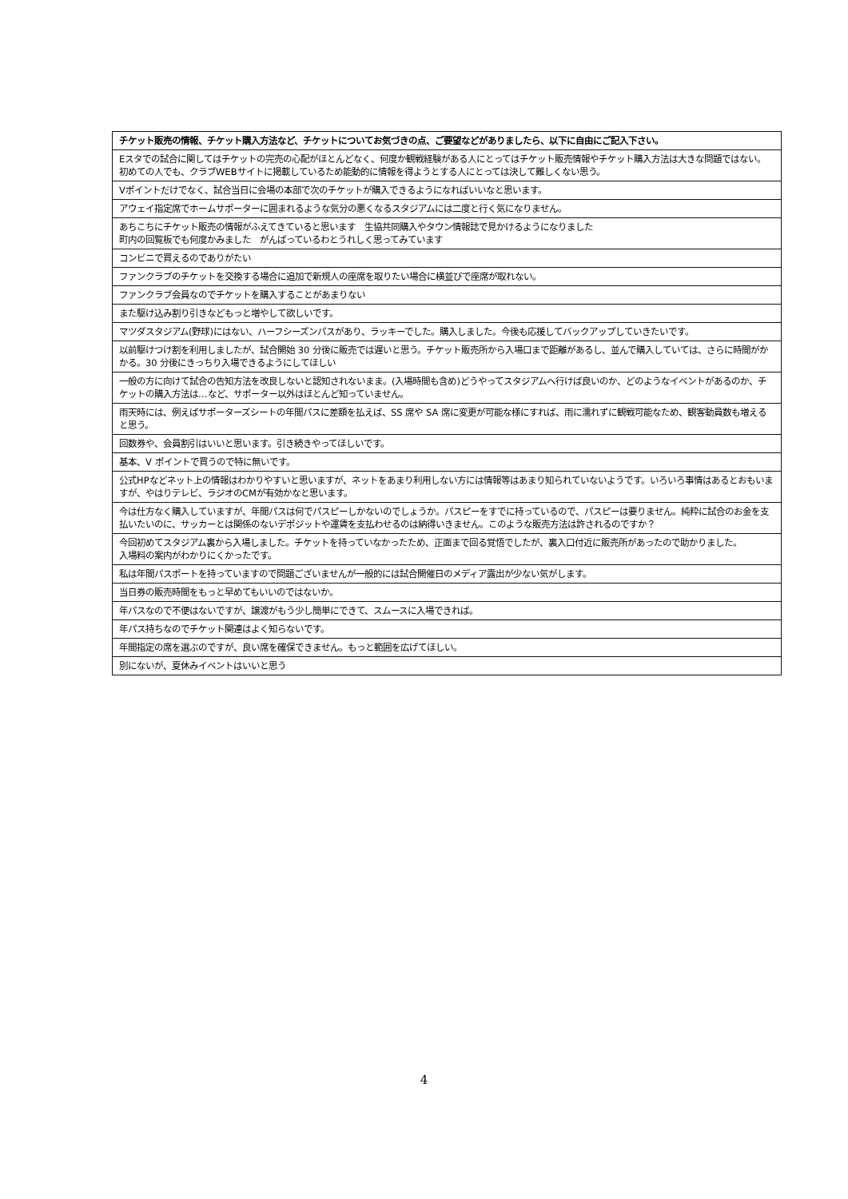| チケット販売の情報、チケット購入方法など、チケットについてお気づきの点、ご要望などがありましたら、以下に自由にご記入下さい。 |
| --- |
| Eスタでの試合に関してはチケットの完売の心配がほとんどなく、何度か観戦経験がある人にとってはチケット販売情報やチケット購入方法は大きな問題ではない。 初めての人でも、クラブWEBサイトに掲載しているため能動的に情報を得ようとする人にとっては決して難しくない思う。 |
| Vポイントだけでなく、試合当日に会場の本部で次のチケットが購入できるようになればいいなと思います。 |
| アウェイ指定席でホームサポーターに囲まれるような気分の悪くなるスタジアムには二度と行く気になりません。 |
| あちこちにチケット販売の情報がふえてきていると思います 生協共同購入やタウン情報誌で見かけるようになりました 町内の回覧板でも何度かみました がんばっているわとうれしく思ってみています |
| コンビニで買えるのでありがたい |
| ファンクラブのチケットを交換する場合に追加で新規人の座席を取りたい場合に横並びで座席が取れない。 |
| ファンクラブ会員なのでチケットを購入することがあまりない |
| また駆け込み割り引きなどもっと増やして欲しいです。 |
| マツダスタジアム(野球)にはない、ハーフシーズンパスがあり、ラッキーでした。購入しました。今後も応援してバックアップしていきたいです。 |
| 以前駆けつけ割を利用しましたが、試合開始 30 分後に販売では遅いと思う。チケット販売所から入場口まで距離があるし、並んで購入していては、さらに時間がかかる。30 分後にきっちり入場できるようにしてほしい |
| 一般の方に向けて試合の告知方法を改良しないと認知されないまま。(入場時間も含め)どうやってスタジアムへ行けば良いのか、どのようなイベントがあるのか、チケットの購入方法は…など、サポーター以外はほとんど知っていません。 |
| 雨天時には、例えばサポーターズシートの年間パスに差額を払えば、SS 席や SA 席に変更が可能な様にすれば、雨に濡れずに観戦可能なため、観客動員数も増えると思う。 |
| 回数券や、会員割引はいいと思います。引き続きやってほしいです。 |
| 基本、V ポイントで買うので特に無いです。 |
| 公式HPなどネット上の情報はわかりやすいと思いますが、ネットをあまり利用しない方には情報等はあまり知られていないようです。いろいろ事情はあるとおもいますが、やはりテレビ、ラジオのCMが有効かなと思います。 |
| 今は仕方なく購入していますが、年間パスは何でパスピーしかないのでしょうか。パスピーをすでに持っているので、パスピーは要りません。純粋に試合のお金を支払いたいのに、サッカーとは関係のないデポジットや運賃を支払わせるのは納得いきません。このような販売方法は許されるのですか？ |
| 今回初めてスタジアム裏から入場しました。チケットを持っていなかったため、正面まで回る覚悟でしたが、裏入口付近に販売所があったので助かりました。 入場料の案内がわかりにくかったです。 |
| 私は年間パスポートを持っていますので問題ございませんが一般的には試合開催日のメディア露出が少ない気がします。 |
| 当日券の販売時間をもっと早めてもいいのではないか。 |
| 年パスなので不便はないですが、譲渡がもう少し簡単にできて、スムースに入場できれば。 |
| 年パス持ちなのでチケット関連はよく知らないです。 |
| 年間指定の席を選ぶのですが、良い席を確保できません。もっと範囲を広げてほしい。 |
| 別にないが、夏休みイベントはいいと思う |
4